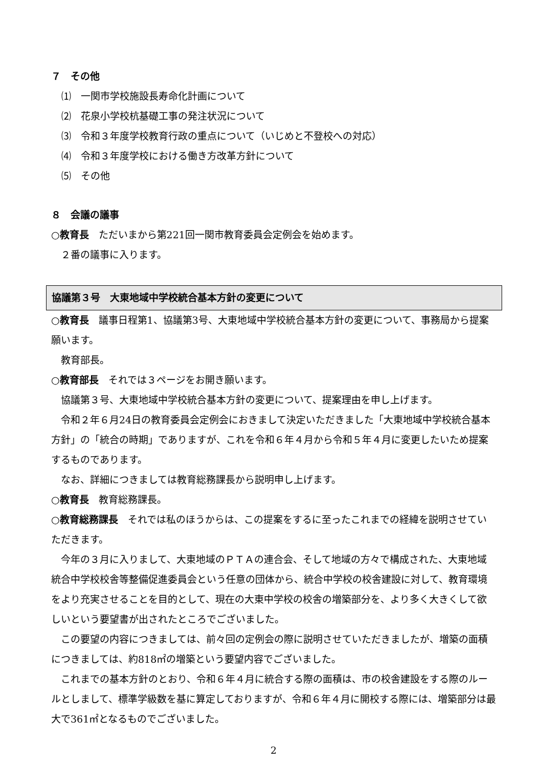７　その他
⑴　一関市学校施設長寿命化計画について
⑵　花泉小学校杭基礎工事の発注状況について
⑶　令和３年度学校教育行政の重点について（いじめと不登校への対応）
⑷　令和３年度学校における働き方改革方針について
⑸　その他
８　会議の議事
○教育長　ただいまから第221回一関市教育委員会定例会を始めます。
２番の議事に入ります。
協議第３号　大東地域中学校統合基本方針の変更について
○教育長　議事日程第1、協議第3号、大東地域中学校統合基本方針の変更について、事務局から提案願います。
教育部長。
○教育部長　それでは３ページをお開き願います。
協議第３号、大東地域中学校統合基本方針の変更について、提案理由を申し上げます。
令和２年６月24日の教育委員会定例会におきまして決定いただきました「大東地域中学校統合基本方針」の「統合の時期」でありますが、これを令和６年４月から令和５年４月に変更したいため提案するものであります。
なお、詳細につきましては教育総務課長から説明申し上げます。
○教育長　教育総務課長。
○教育総務課長　それでは私のほうからは、この提案をするに至ったこれまでの経緯を説明させていただきます。
今年の３月に入りまして、大東地域のＰＴＡの連合会、そして地域の方々で構成された、大東地域統合中学校校舎等整備促進委員会という任意の団体から、統合中学校の校舎建設に対して、教育環境をより充実させることを目的として、現在の大東中学校の校舎の増築部分を、より多く大きくして欲しいという要望書が出されたところでございました。
この要望の内容につきましては、前々回の定例会の際に説明させていただきましたが、増築の面積につきましては、約818㎡の増築という要望内容でございました。
これまでの基本方針のとおり、令和６年４月に統合する際の面積は、市の校舎建設をする際のルールとしまして、標準学級数を基に算定しておりますが、令和６年４月に開校する際には、増築部分は最大で361㎡となるものでございました。
2